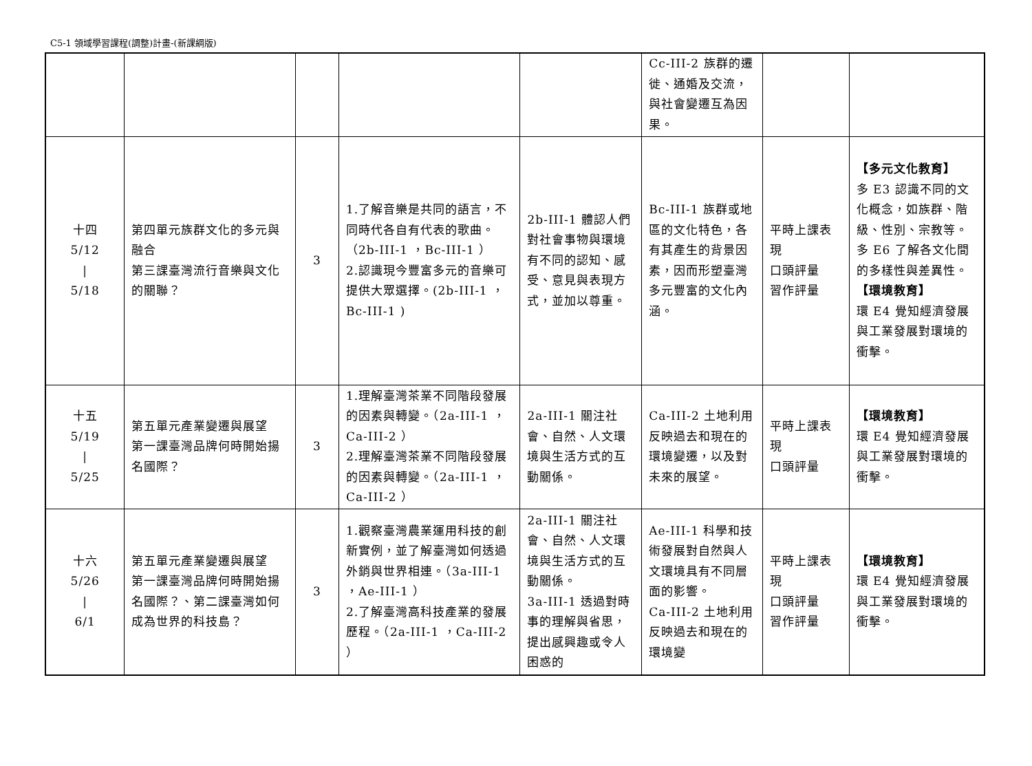C5-1 領域學習課程(調整)計畫-(新課綱版)
| | | | | | Cc-III-2 族群的遷徙、通婚及交流，與社會變遷互為因果。 | | |
| 十四 5/12 / 5/18 | 第四單元族群文化的多元與融合 第三課臺灣流行音樂與文化的關聯？ | 3 | 1.了解音樂是共同的語言，不同時代各自有代表的歌曲。（2b-III-1 ，Bc-III-1 ） 2.認識現今豐富多元的音樂可提供大眾選擇。(2b-III-1 ，Bc-III-1 ) | 2b-III-1 體認人們對社會事物與環境有不同的認知、感受、意見與表現方式，並加以尊重。 | Bc-III-1 族群或地區的文化特色，各有其產生的背景因素，因而形塑臺灣多元豐富的文化內涵。 | 平時上課表現 口頭評量 習作評量 | 【多元文化教育】 多 E3 認識不同的文化概念，如族群、階級、性別、宗教等。 多 E6 了解各文化間的多樣性與差異性。 【環境教育】 環 E4 覺知經濟發展與工業發展對環境的衝擊。 |
| 十五 5/19 / 5/25 | 第五單元產業變遷與展望 第一課臺灣品牌何時開始揚名國際？ | 3 | 1.理解臺灣茶業不同階段發展的因素與轉變。（2a-III-1 ，Ca-III-2 ） 2.理解臺灣茶業不同階段發展的因素與轉變。（2a-III-1 ，Ca-III-2 ） | 2a-III-1 關注社會、自然、人文環境與生活方式的互動關係。 | Ca-III-2 土地利用反映過去和現在的環境變遷，以及對未來的展望。 | 平時上課表現 口頭評量 | 【環境教育】 環 E4 覺知經濟發展與工業發展對環境的衝擊。 |
| 十六 5/26 / 6/1 | 第五單元產業變遷與展望 第一課臺灣品牌何時開始揚名國際？、第二課臺灣如何成為世界的科技島？ | 3 | 1.觀察臺灣農業運用科技的創新實例，並了解臺灣如何透過外銷與世界相連。（3a-III-1 ，Ae-III-1 ） 2.了解臺灣高科技產業的發展歷程。（2a-III-1 ，Ca-III-2 ） | 2a-III-1 關注社會、自然、人文環境與生活方式的互動關係。 3a-III-1 透過對時事的理解與省思，提出感興趣或令人困惑的 | Ae-III-1 科學和技術發展對自然與人文環境具有不同層面的影響。 Ca-III-2 土地利用反映過去和現在的環境變 | 平時上課表現 口頭評量 習作評量 | 【環境教育】 環 E4 覺知經濟發展與工業發展對環境的衝擊。 |